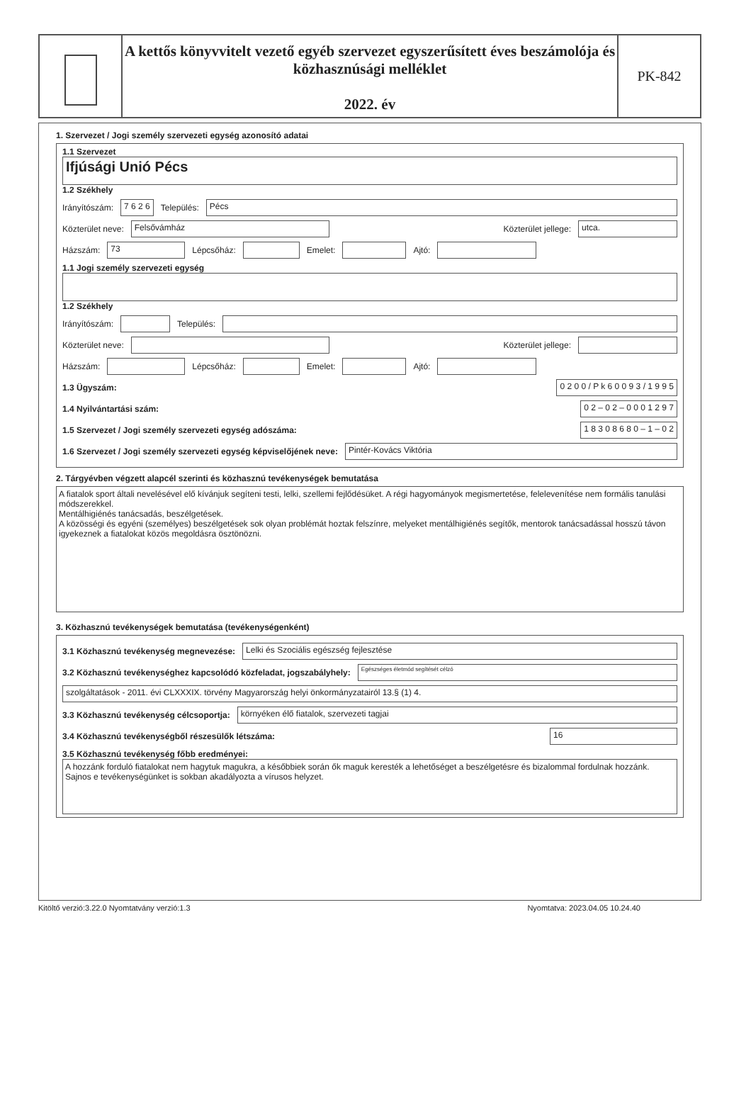A kettős könyvvitelt vezető egyéb szervezet egyszerűsített éves beszámolója és közhasznúsági melléklet
2022. év
PK-842
1. Szervezet / Jogi személy szervezeti egység azonosító adatai
1.1 Szervezet
Ifjúsági Unió Pécs
1.2 Székhely
Irányítószám: 7 6 2 6 Település: Pécs
Közterület neve: Felsővámház Közterület jellege: utca.
Házszám: 73 Lépcsőház: Emelet: Ajtó:
1.1 Jogi személy szervezeti egység 1.2 Székhely
Irányítószám: Település:
Közterület neve: Közterület jellege:
Házszám: Lépcsőház: Emelet: Ajtó:
1.3 Ügyszám: 0 2 0 0 / P k 6 0 0 9 3 / 1 9 9 5
1.4 Nyilvántartási szám: 0 2 – 0 2 – 0 0 0 1 2 9 7
1.5 Szervezet / Jogi személy szervezeti egység adószáma: 1 8 3 0 8 6 8 0 – 1 – 0 2
1.6 Szervezet / Jogi személy szervezeti egység képviselőjének neve: Pintér-Kovács Viktória
2. Tárgyévben végzett alapcél szerinti és közhasznú tevékenységek bemutatása
A fiatalok sport általi nevelésével elő kívánjuk segíteni testi, lelki, szellemi fejlődésüket. A régi hagyományok megismertetése, felelevenítése nem formális tanulási módszerekkel.
Mentálhigiénés tanácsadás, beszélgetések.
A közösségi és egyéni (személyes) beszélgetések sok olyan problémát hoztak felszínre, melyeket mentálhigiénés segítők, mentorok tanácsadással hosszú távon igyekeznek a fiatalokat közös megoldásra ösztönözni.
3. Közhasznú tevékenységek bemutatása (tevékenységenként)
3.1 Közhasznú tevékenység megnevezése: Lelki és Szociális egészség fejlesztése
3.2 Közhasznú tevékenységhez kapcsolódó közfeladat, jogszabályhely: Egészséges életmód segítését célzó
szolgáltatások - 2011. évi CLXXXIX. törvény Magyarország helyi önkormányzatairól 13.§ (1) 4.
3.3 Közhasznú tevékenység célcsoportja: környéken élő fiatalok, szervezeti tagjai
3.4 Közhasznú tevékenységből részesülők létszáma: 16
3.5 Közhasznú tevékenység főbb eredményei:
A hozzánk forduló fiatalokat nem hagytuk magukra, a későbbiek során ők maguk keresték a lehetőséget a beszélgetésre és bizalommal fordulnak hozzánk. Sajnos e tevékenységünket is sokban akadályozta a vírusos helyzet.
Kitöltő verzió:3.22.0 Nyomtatvány verzió:1.3 Nyomtatva: 2023.04.05 10.24.40